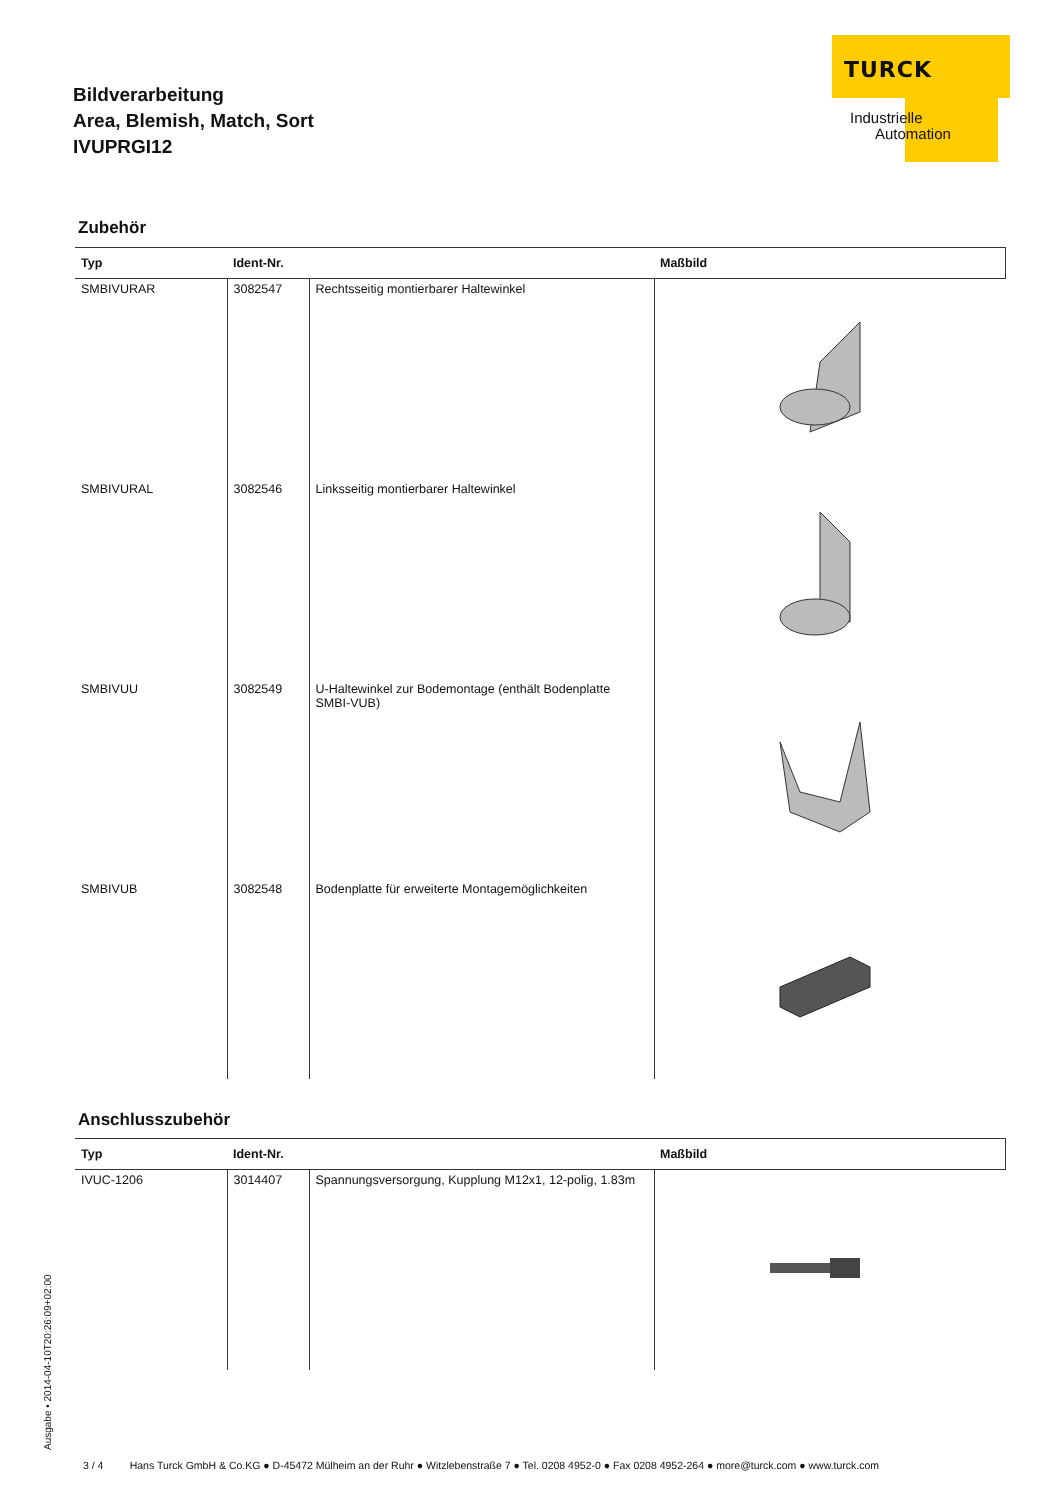Bildverarbeitung
Area, Blemish, Match, Sort
IVUPRGI12
TURCK
Industrielle
Automation
Zubehör
| Typ | Ident-Nr. | | Maßbild |
| --- | --- | --- | --- |
| SMBIVURAR | 3082547 | Rechtsseitig montierbarer Haltewinkel | |
| SMBIVURAL | 3082546 | Linksseitig montierbarer Haltewinkel | |
| SMBIVUU | 3082549 | U-Haltewinkel zur Bodemontage (enthält Bodenplatte SMBI-VUB) | |
| SMBIVUB | 3082548 | Bodenplatte für erweiterte Montagemöglichkeiten | |
Anschlusszubehör
| Typ | Ident-Nr. | | Maßbild |
| --- | --- | --- | --- |
| IVUC-1206 | 3014407 | Spannungsversorgung, Kupplung M12x1, 12-polig, 1.83m | |
Ausgabe • 2014-04-10T20:26:09+02:00
3 / 4 Hans Turck GmbH & Co.KG ● D-45472 Mülheim an der Ruhr ● Witzlebenstraße 7 ● Tel. 0208 4952-0 ● Fax 0208 4952-264 ● more@turck.com ● www.turck.com